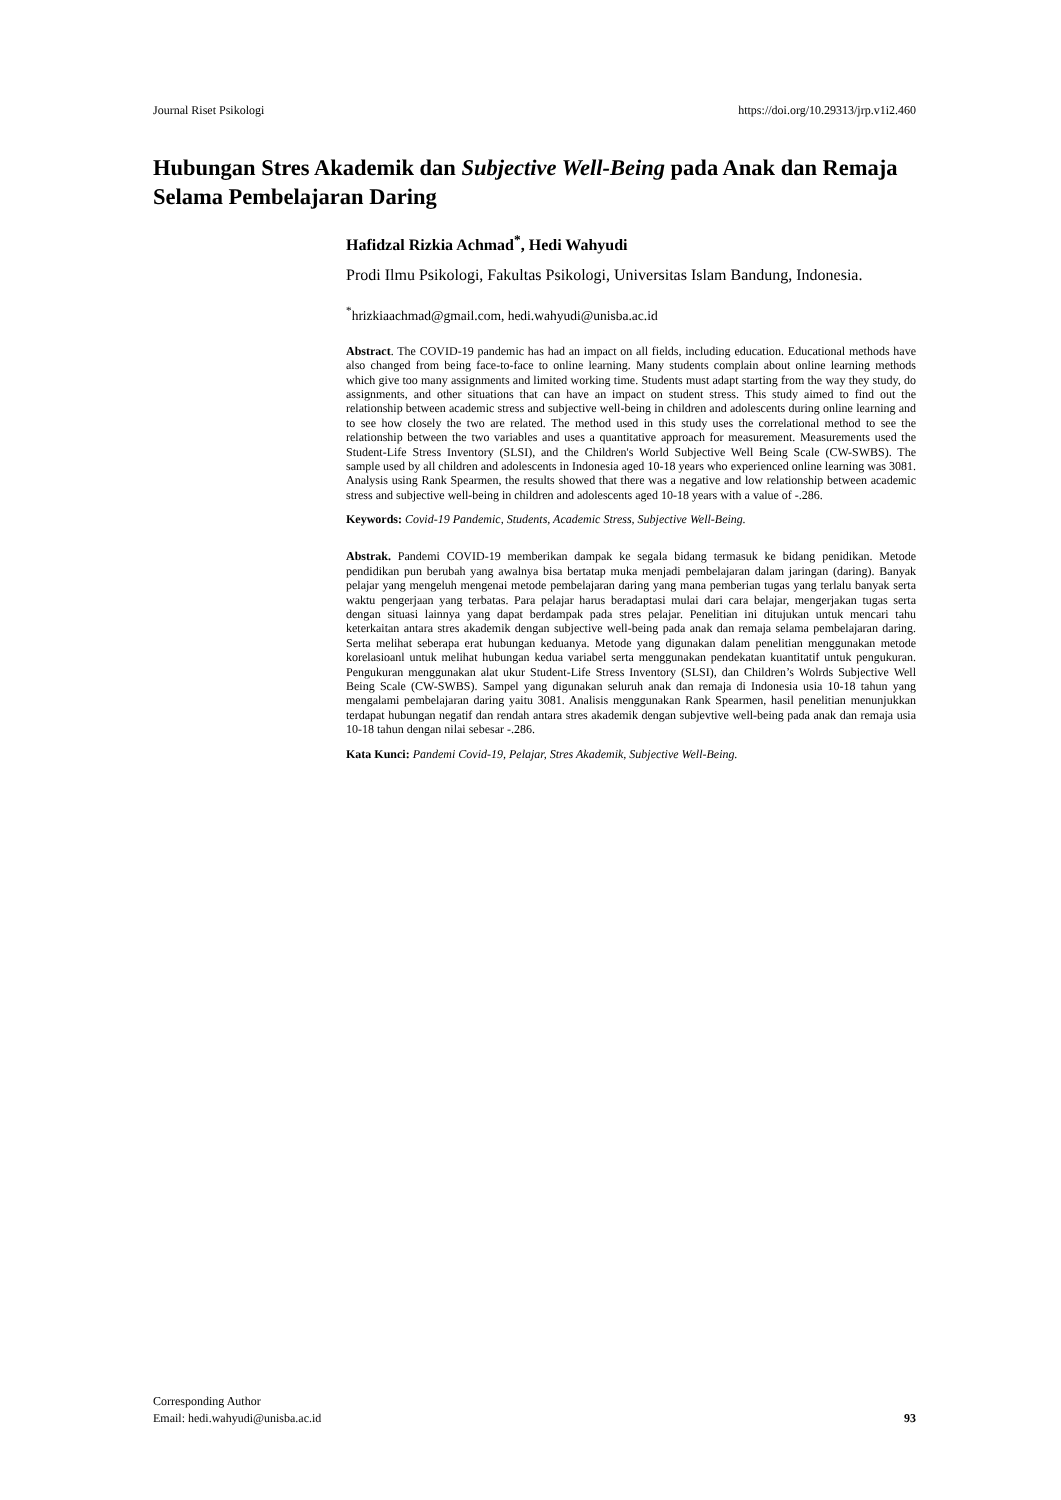Journal Riset Psikologi https://doi.org/10.29313/jrp.v1i2.460
Hubungan Stres Akademik dan Subjective Well-Being pada Anak dan Remaja Selama Pembelajaran Daring
Hafidzal Rizkia Achmad<sup>*</sup>, Hedi Wahyudi
Prodi Ilmu Psikologi, Fakultas Psikologi, Universitas Islam Bandung, Indonesia.
<sup>*</sup> hrizkiaachmad@gmail.com, hedi.wahyudi@unisba.ac.id
Abstract. The COVID-19 pandemic has had an impact on all fields, including education. Educational methods have also changed from being face-to-face to online learning. Many students complain about online learning methods which give too many assignments and limited working time. Students must adapt starting from the way they study, do assignments, and other situations that can have an impact on student stress. This study aimed to find out the relationship between academic stress and subjective well-being in children and adolescents during online learning and to see how closely the two are related. The method used in this study uses the correlational method to see the relationship between the two variables and uses a quantitative approach for measurement. Measurements used the Student-Life Stress Inventory (SLSI), and the Children's World Subjective Well Being Scale (CW-SWBS). The sample used by all children and adolescents in Indonesia aged 10-18 years who experienced online learning was 3081. Analysis using Rank Spearmen, the results showed that there was a negative and low relationship between academic stress and subjective well-being in children and adolescents aged 10-18 years with a value of -.286.
Keywords: Covid-19 Pandemic, Students, Academic Stress, Subjective Well-Being.
Abstrak. Pandemi COVID-19 memberikan dampak ke segala bidang termasuk ke bidang penidikan. Metode pendidikan pun berubah yang awalnya bisa bertatap muka menjadi pembelajaran dalam jaringan (daring). Banyak pelajar yang mengeluh mengenai metode pembelajaran daring yang mana pemberian tugas yang terlalu banyak serta waktu pengerjaan yang terbatas. Para pelajar harus beradaptasi mulai dari cara belajar, mengerjakan tugas serta dengan situasi lainnya yang dapat berdampak pada stres pelajar. Penelitian ini ditujukan untuk mencari tahu keterkaitan antara stres akademik dengan subjective well-being pada anak dan remaja selama pembelajaran daring. Serta melihat seberapa erat hubungan keduanya. Metode yang digunakan dalam penelitian menggunakan metode korelasioanl untuk melihat hubungan kedua variabel serta menggunakan pendekatan kuantitatif untuk pengukuran. Pengukuran menggunakan alat ukur Student-Life Stress Inventory (SLSI), dan Children’s Wolrds Subjective Well Being Scale (CW-SWBS). Sampel yang digunakan seluruh anak dan remaja di Indonesia usia 10-18 tahun yang mengalami pembelajaran daring yaitu 3081. Analisis menggunakan Rank Spearmen, hasil penelitian menunjukkan terdapat hubungan negatif dan rendah antara stres akademik dengan subjevtive well-being pada anak dan remaja usia 10-18 tahun dengan nilai sebesar -.286.
Kata Kunci: Pandemi Covid-19, Pelajar, Stres Akademik, Subjective Well-Being.
Corresponding Author
Email: hedi.wahyudi@unisba.ac.id
93